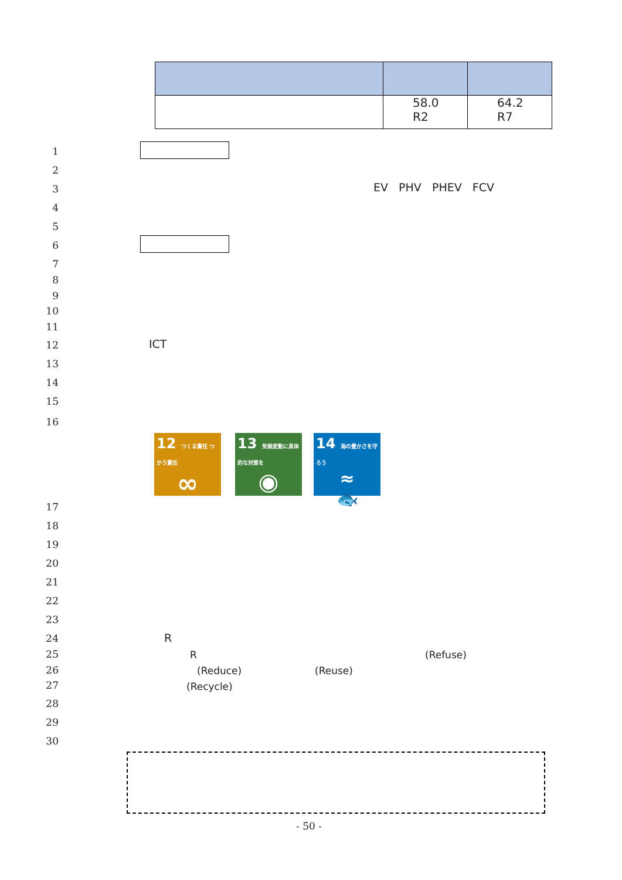| | 58.0 R2 | 64.2 R7 |
1
2
3
4
5
6
7
8
9
10
11
12
13
14
15
16
17
18
19
20
21
22
23
24
25
26
27
28
29
30
EV PHV PHEV FCV
ICT
12 つくる責任 つかう責任
∞
13 気候変動に具体的な対策を
◉
14 海の豊かさを守ろう
≈
🐟
R
R (Refuse)
(Reduce) (Reuse)
(Recycle)
- 50 -